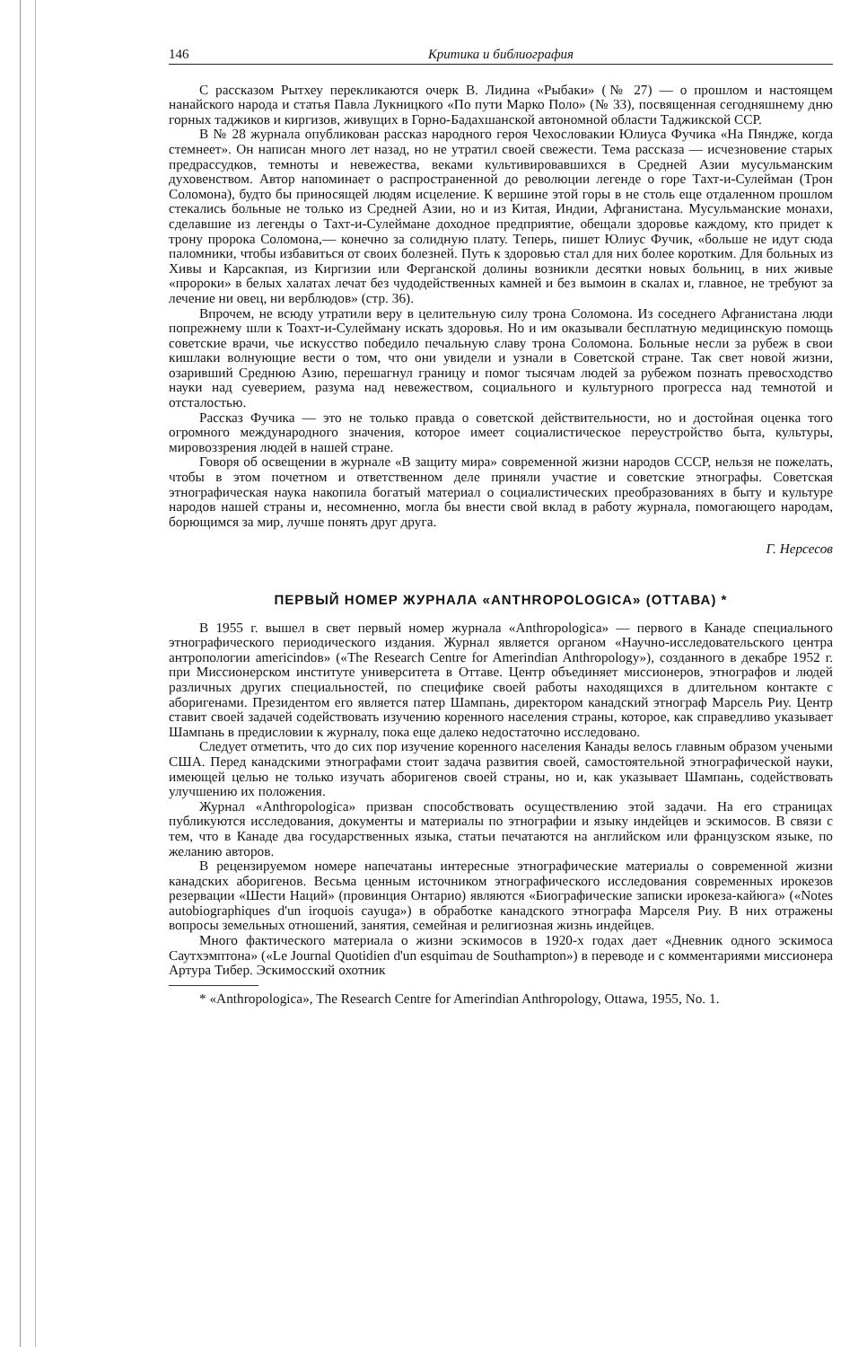146 Критика и библиография
С рассказом Рытхеу перекликаются очерк В. Лидина «Рыбаки» (№ 27) — о прошлом и настоящем нанайского народа и статья Павла Лукницкого «По пути Марко Поло» (№ 33), посвященная сегодняшнему дню горных таджиков и киргизов, живущих в Горно-Бадахшанской автономной области Таджикской ССР.
В № 28 журнала опубликован рассказ народного героя Чехословакии Юлиуса Фучика «На Пяндже, когда стемнеет». Он написан много лет назад, но не утратил своей свежести. Тема рассказа — исчезновение старых предрассудков, темноты и невежества, веками культивировавшихся в Средней Азии мусульманским духовенством. Автор напоминает о распространенной до революции легенде о горе Тахт-и-Сулейман (Трон Соломона), будто бы приносящей людям исцеление. К вершине этой горы в не столь еще отдаленном прошлом стекались больные не только из Средней Азии, но и из Китая, Индии, Афганистана. Мусульманские монахи, сделавшие из легенды о Тахт-и-Сулеймане доходное предприятие, обещали здоровье каждому, кто придет к трону пророка Соломона,— конечно за солидную плату. Теперь, пишет Юлиус Фучик, «больше не идут сюда паломники, чтобы избавиться от своих болезней. Путь к здоровью стал для них более коротким. Для больных из Хивы и Карсакпая, из Киргизии или Ферганской долины возникли десятки новых больниц, в них живые «пророки» в белых халатах лечат без чудодейственных камней и без вымоин в скалах и, главное, не требуют за лечение ни овец, ни верблюдов» (стр. 36).
Впрочем, не всюду утратили веру в целительную силу трона Соломона. Из соседнего Афганистана люди попрежнему шли к Тоахт-и-Сулейману искать здоровья. Но и им оказывали бесплатную медицинскую помощь советские врачи, чье искусство победило печальную славу трона Соломона. Больные несли за рубеж в свои кишлаки волнующие вести о том, что они увидели и узнали в Советской стране. Так свет новой жизни, озаривший Среднюю Азию, перешагнул границу и помог тысячам людей за рубежом познать превосходство науки над суеверием, разума над невежеством, социального и культурного прогресса над темнотой и отсталостью.
Рассказ Фучика — это не только правда о советской действительности, но и достойная оценка того огромного международного значения, которое имеет социалистическое переустройство быта, культуры, мировоззрения людей в нашей стране.
Говоря об освещении в журнале «В защиту мира» современной жизни народов СССР, нельзя не пожелать, чтобы в этом почетном и ответственном деле приняли участие и советские этнографы. Советская этнографическая наука накопила богатый материал о социалистических преобразованиях в быту и культуре народов нашей страны и, несомненно, могла бы внести свой вклад в работу журнала, помогающего народам, борющимся за мир, лучше понять друг друга.
Г. Нерсесов
ПЕРВЫЙ НОМЕР ЖУРНАЛА «ANTHROPOLOGICA» (ОТТАВА) *
В 1955 г. вышел в свет первый номер журнала «Anthropologica» — первого в Канаде специального этнографического периодического издания. Журнал является органом «Научно-исследовательского центра антропологии americindов» («The Research Centre for Amerindian Anthropology»), созданного в декабре 1952 г. при Миссионерском институте университета в Оттаве. Центр объединяет миссионеров, этнографов и людей различных других специальностей, по специфике своей работы находящихся в длительном контакте с аборигенами. Президентом его является патер Шампань, директором канадский этнограф Марсель Риу. Центр ставит своей задачей содействовать изучению коренного населения страны, которое, как справедливо указывает Шампань в предисловии к журналу, пока еще далеко недостаточно исследовано.
Следует отметить, что до сих пор изучение коренного населения Канады велось главным образом учеными США. Перед канадскими этнографами стоит задача развития своей, самостоятельной этнографической науки, имеющей целью не только изучать аборигенов своей страны, но и, как указывает Шампань, содействовать улучшению их положения.
Журнал «Anthropologica» призван способствовать осуществлению этой задачи. На его страницах публикуются исследования, документы и материалы по этнографии и языку индейцев и эскимосов. В связи с тем, что в Канаде два государственных языка, статьи печатаются на английском или французском языке, по желанию авторов.
В рецензируемом номере напечатаны интересные этнографические материалы о современной жизни канадских аборигенов. Весьма ценным источником этнографического исследования современных ирокезов резервации «Шести Наций» (провинция Онтарио) являются «Биографические записки ирокеза-кайюга» («Notes autobiographiques d'un iroquois cayuga») в обработке канадского этнографа Марселя Риу. В них отражены вопросы земельных отношений, занятия, семейная и религиозная жизнь индейцев.
Много фактического материала о жизни эскимосов в 1920-х годах дает «Дневник одного эскимоса Саутхэмптона» («Le Journal Quotidien d'un esquimau de Southampton») в переводе и с комментариями миссионера Артура Тибер. Эскимосский охотник
* «Anthropologica», The Research Centre for Amerindian Anthropology, Ottawa, 1955, No. 1.